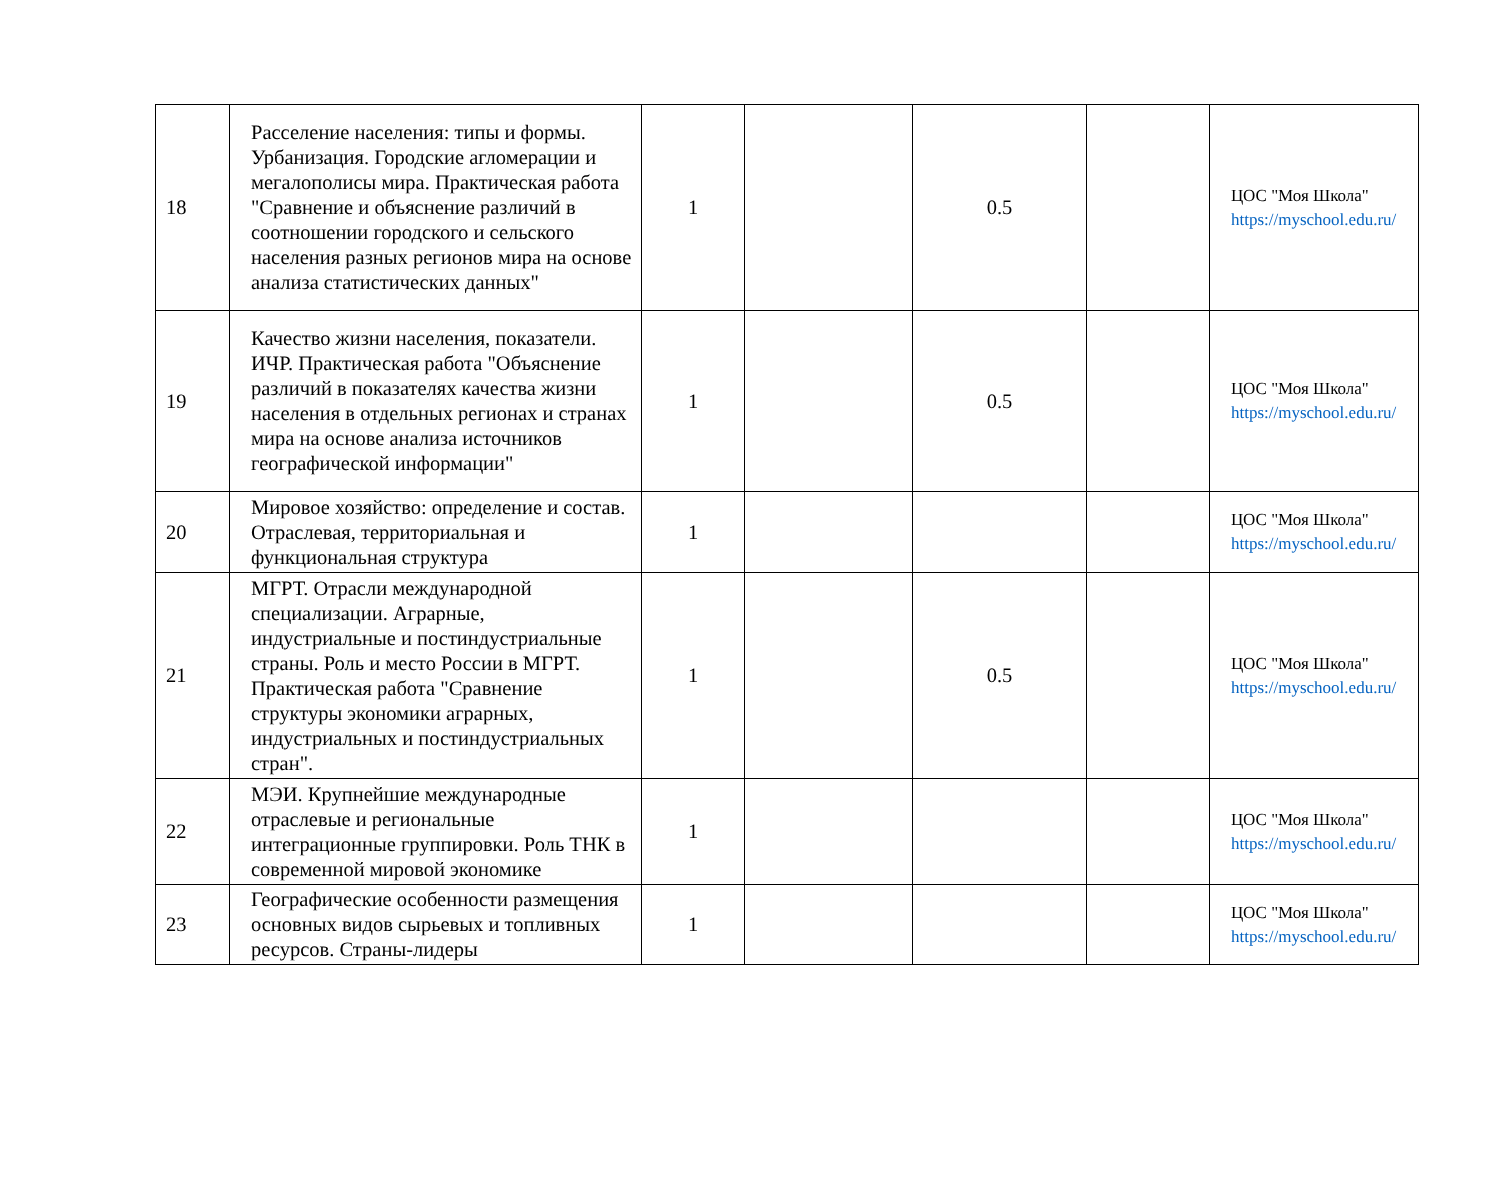| 18 | Расселение населения: типы и формы. Урбанизация. Городские агломерации и мегалополисы мира. Практическая работа "Сравнение и объяснение различий в соотношении городского и сельского населения разных регионов мира на основе анализа статистических данных" | 1 | | 0.5 | | ЦОС "Моя Школа" https://myschool.edu.ru/ |
| 19 | Качество жизни населения, показатели. ИЧР. Практическая работа "Объяснение различий в показателях качества жизни населения в отдельных регионах и странах мира на основе анализа источников географической информации" | 1 | | 0.5 | | ЦОС "Моя Школа" https://myschool.edu.ru/ |
| 20 | Мировое хозяйство: определение и состав. Отраслевая, территориальная и функциональная структура | 1 | | | | ЦОС "Моя Школа" https://myschool.edu.ru/ |
| 21 | МГРТ. Отрасли международной специализации. Аграрные, индустриальные и постиндустриальные страны. Роль и место России в МГРТ. Практическая работа "Сравнение структуры экономики аграрных, индустриальных и постиндустриальных стран". | 1 | | 0.5 | | ЦОС "Моя Школа" https://myschool.edu.ru/ |
| 22 | МЭИ. Крупнейшие международные отраслевые и региональные интеграционные группировки. Роль ТНК в современной мировой экономике | 1 | | | | ЦОС "Моя Школа" https://myschool.edu.ru/ |
| 23 | Географические особенности размещения основных видов сырьевых и топливных ресурсов. Страны-лидеры | 1 | | | | ЦОС "Моя Школа" https://myschool.edu.ru/ |